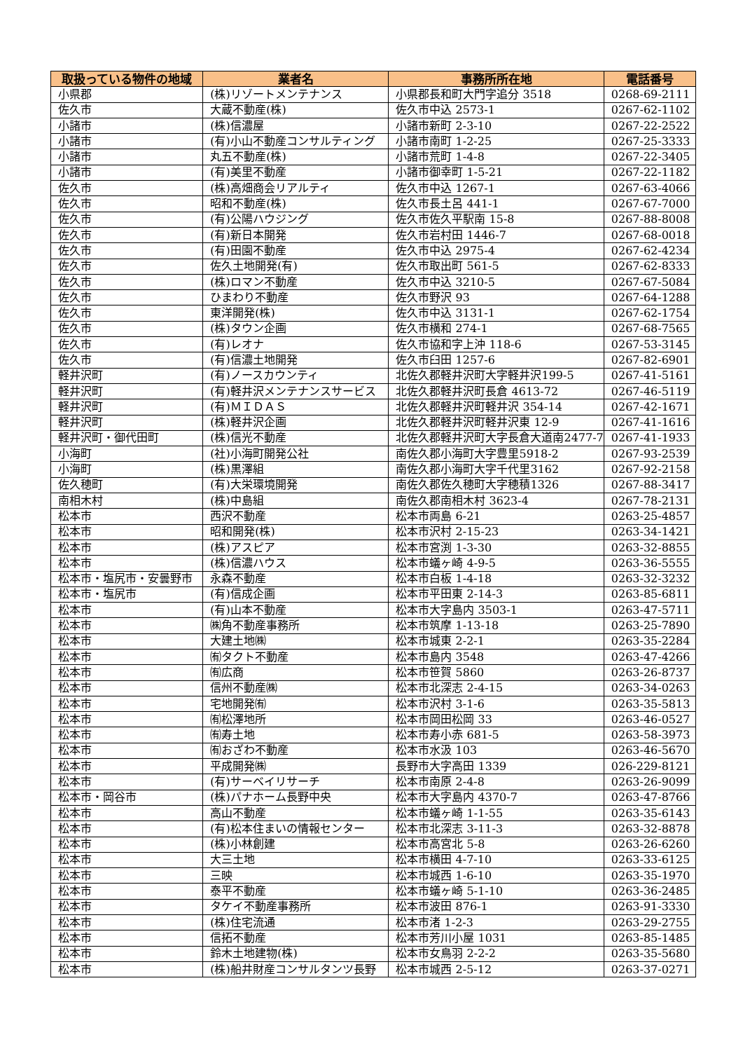| 取扱っている物件の地域 | 業者名 | 事務所所在地 | 電話番号 |
| --- | --- | --- | --- |
| 小県郡 | (株)リゾートメンテナンス | 小県郡長和町大門字追分 3518 | 0268-69-2111 |
| 佐久市 | 大蔵不動産(株) | 佐久市中込 2573-1 | 0267-62-1102 |
| 小諸市 | (株)信濃屋 | 小諸市新町 2-3-10 | 0267-22-2522 |
| 小諸市 | (有)小山不動産コンサルティング | 小諸市南町 1-2-25 | 0267-25-3333 |
| 小諸市 | 丸五不動産(株) | 小諸市荒町 1-4-8 | 0267-22-3405 |
| 小諸市 | (有)美里不動産 | 小諸市御幸町 1-5-21 | 0267-22-1182 |
| 佐久市 | (株)高畑商会リアルティ | 佐久市中込 1267-1 | 0267-63-4066 |
| 佐久市 | 昭和不動産(株) | 佐久市長土呂 441-1 | 0267-67-7000 |
| 佐久市 | (有)公陽ハウジング | 佐久市佐久平駅南 15-8 | 0267-88-8008 |
| 佐久市 | (有)新日本開発 | 佐久市岩村田 1446-7 | 0267-68-0018 |
| 佐久市 | (有)田園不動産 | 佐久市中込 2975-4 | 0267-62-4234 |
| 佐久市 | 佐久土地開発(有) | 佐久市取出町 561-5 | 0267-62-8333 |
| 佐久市 | (株)ロマン不動産 | 佐久市中込 3210-5 | 0267-67-5084 |
| 佐久市 | ひまわり不動産 | 佐久市野沢 93 | 0267-64-1288 |
| 佐久市 | 東洋開発(株) | 佐久市中込 3131-1 | 0267-62-1754 |
| 佐久市 | (株)タウン企画 | 佐久市横和 274-1 | 0267-68-7565 |
| 佐久市 | (有)レオナ | 佐久市協和字上沖 118-6 | 0267-53-3145 |
| 佐久市 | (有)信濃土地開発 | 佐久市臼田 1257-6 | 0267-82-6901 |
| 軽井沢町 | (有)ノースカウンティ | 北佐久郡軽井沢町大字軽井沢199-5 | 0267-41-5161 |
| 軽井沢町 | (有)軽井沢メンテナンスサービス | 北佐久郡軽井沢町長倉 4613-72 | 0267-46-5119 |
| 軽井沢町 | (有)ＭＩＤＡＳ | 北佐久郡軽井沢町軽井沢 354-14 | 0267-42-1671 |
| 軽井沢町 | (株)軽井沢企画 | 北佐久郡軽井沢町軽井沢東 12-9 | 0267-41-1616 |
| 軽井沢町・御代田町 | (株)信光不動産 | 北佐久郡軽井沢町大字長倉大道南2477-7 | 0267-41-1933 |
| 小海町 | (社)小海町開発公社 | 南佐久郡小海町大字豊里5918-2 | 0267-93-2539 |
| 小海町 | (株)黒澤組 | 南佐久郡小海町大字千代里3162 | 0267-92-2158 |
| 佐久穂町 | (有)大栄環境開発 | 南佐久郡佐久穂町大字穂積1326 | 0267-88-3417 |
| 南相木村 | (株)中島組 | 南佐久郡南相木村 3623-4 | 0267-78-2131 |
| 松本市 | 西沢不動産 | 松本市両島 6-21 | 0263-25-4857 |
| 松本市 | 昭和開発(株) | 松本市沢村 2-15-23 | 0263-34-1421 |
| 松本市 | (株)アスピア | 松本市宮渕 1-3-30 | 0263-32-8855 |
| 松本市 | (株)信濃ハウス | 松本市蟻ヶ崎 4-9-5 | 0263-36-5555 |
| 松本市・塩尻市・安曇野市 | 永森不動産 | 松本市白板 1-4-18 | 0263-32-3232 |
| 松本市・塩尻市 | (有)信成企画 | 松本市平田東 2-14-3 | 0263-85-6811 |
| 松本市 | (有)山本不動産 | 松本市大字島内 3503-1 | 0263-47-5711 |
| 松本市 | ㈱角不動産事務所 | 松本市筑摩 1-13-18 | 0263-25-7890 |
| 松本市 | 大建土地㈱ | 松本市城東 2-2-1 | 0263-35-2284 |
| 松本市 | ㈲タクト不動産 | 松本市島内 3548 | 0263-47-4266 |
| 松本市 | ㈲広商 | 松本市笹賀 5860 | 0263-26-8737 |
| 松本市 | 信州不動産㈱ | 松本市北深志 2-4-15 | 0263-34-0263 |
| 松本市 | 宅地開発㈲ | 松本市沢村 3-1-6 | 0263-35-5813 |
| 松本市 | ㈲松澤地所 | 松本市岡田松岡 33 | 0263-46-0527 |
| 松本市 | ㈲寿土地 | 松本市寿小赤 681-5 | 0263-58-3973 |
| 松本市 | ㈲おざわ不動産 | 松本市水汲 103 | 0263-46-5670 |
| 松本市 | 平成開発㈱ | 長野市大字高田 1339 | 026-229-8121 |
| 松本市 | (有)サーベイリサーチ | 松本市南原 2-4-8 | 0263-26-9099 |
| 松本市・岡谷市 | (株)パナホーム長野中央 | 松本市大字島内 4370-7 | 0263-47-8766 |
| 松本市 | 高山不動産 | 松本市蟻ヶ崎 1-1-55 | 0263-35-6143 |
| 松本市 | (有)松本住まいの情報センター | 松本市北深志 3-11-3 | 0263-32-8878 |
| 松本市 | (株)小林創建 | 松本市高宮北 5-8 | 0263-26-6260 |
| 松本市 | 大三土地 | 松本市横田 4-7-10 | 0263-33-6125 |
| 松本市 | 三映 | 松本市城西 1-6-10 | 0263-35-1970 |
| 松本市 | 泰平不動産 | 松本市蟻ヶ崎 5-1-10 | 0263-36-2485 |
| 松本市 | タケイ不動産事務所 | 松本市波田 876-1 | 0263-91-3330 |
| 松本市 | (株)住宅流通 | 松本市渚 1-2-3 | 0263-29-2755 |
| 松本市 | 信拓不動産 | 松本市芳川小屋 1031 | 0263-85-1485 |
| 松本市 | 鈴木土地建物(株) | 松本市女鳥羽 2-2-2 | 0263-35-5680 |
| 松本市 | (株)船井財産コンサルタンツ長野 | 松本市城西 2-5-12 | 0263-37-0271 |